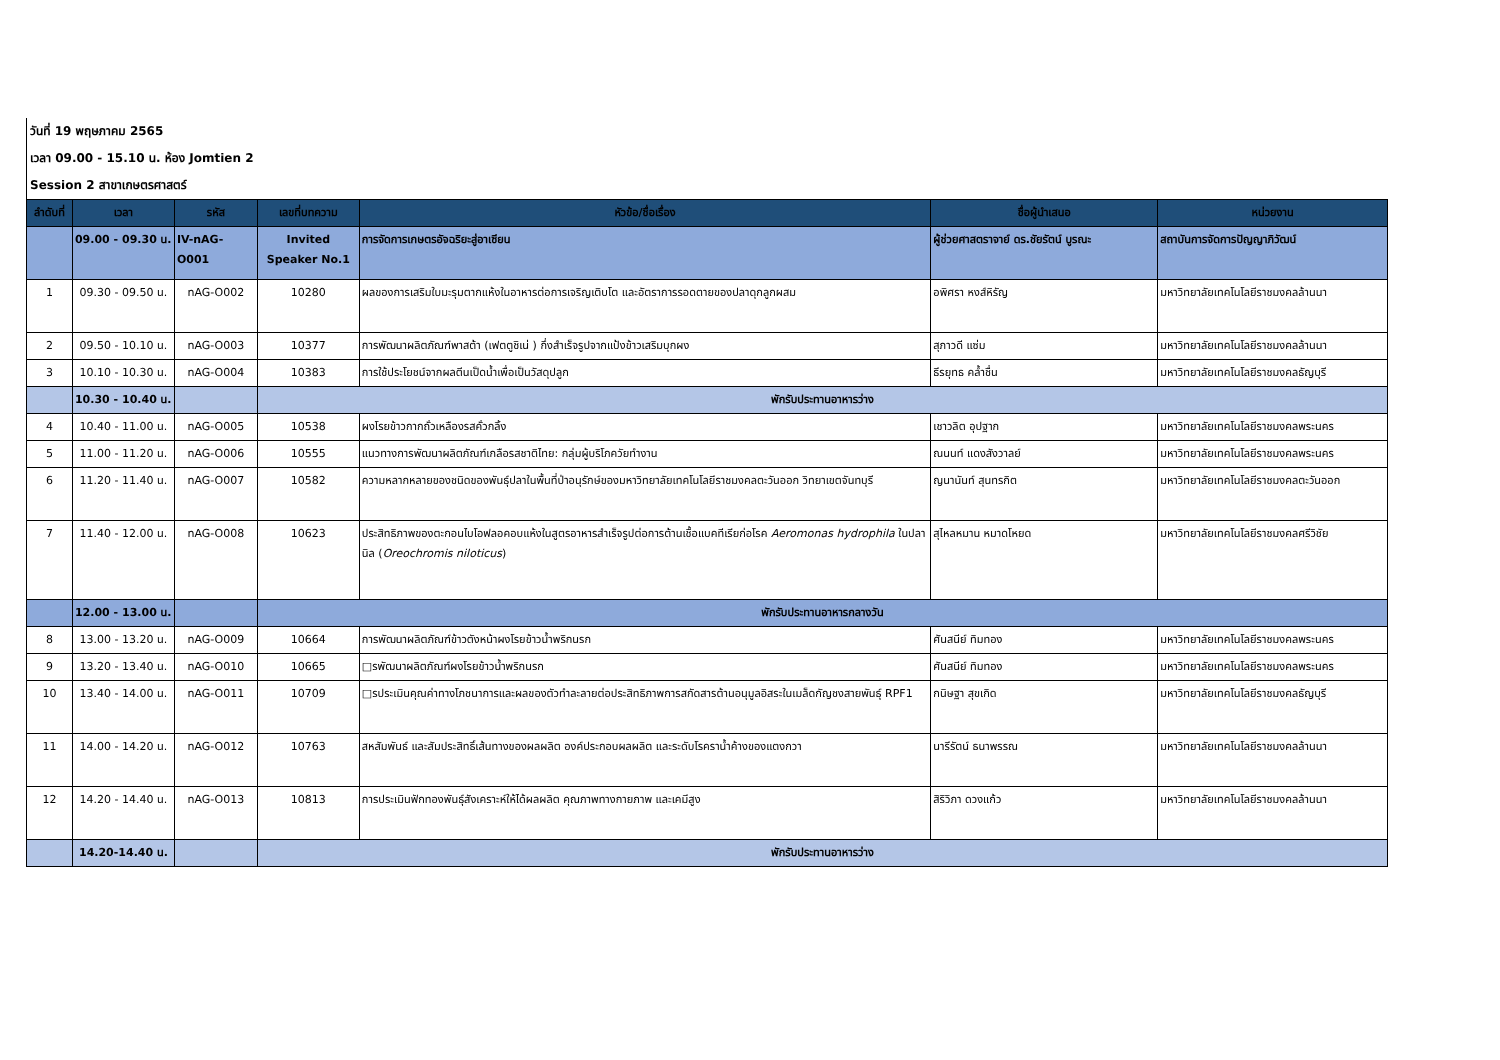วันที่ 19 พฤษภาคม 2565
เวลา 09.00 - 15.10 น. ห้อง Jomtien 2
Session 2 สาขาเกษตรศาสตร์
| ลำดับที่ | เวลา | รหัส | เลขที่บทความ | หัวข้อ/ชื่อเรื่อง | ชื่อผู้นำเสนอ | หน่วยงาน |
| --- | --- | --- | --- | --- | --- | --- |
| | 09.00 - 09.30 น. | IV-nAG-O001 | Invited Speaker No.1 | การจัดการเกษตรอัจฉริยะสู่อาเซียน | ผู้ช่วยศาสตราจาย์ ดร.ชัยรัตน์ บูรณะ | สถาบันการจัดการปัญญาภิวัฒน์ |
| 1 | 09.30 - 09.50 น. | nAG-O002 | 10280 | ผลของการเสริมใบมะรุมตากแห้งในอาหารต่อการเจริญเติบโต และอัตราการรอดตายของปลาดุกลูกผสม | อพิศรา หงส์หิรัญ | มหาวิทยาลัยเทคโนโลยีราชมงคลล้านนา |
| 2 | 09.50 - 10.10 น. | nAG-O003 | 10377 | การพัฒนาผลิตภัณฑ์พาสต้า (เฟตตูชิเน่ ) กึ่งสำเร็จรูปจากแป้งข้าวเสริมบุกผง | สุภาวดี แซ่ม | มหาวิทยาลัยเทคโนโลยีราชมงคลล้านนา |
| 3 | 10.10 - 10.30 น. | nAG-O004 | 10383 | การใช้ประโยชน์จากผลตีนเป็ดน้ำเพื่อเป็นวัสดุปลูก | ธีรยุทธ คล้ำชื่น | มหาวิทยาลัยเทคโนโลยีราชมงคลธัญบุรี |
| | 10.30 - 10.40 น. | | พักรับประทานอาหารว่าง | | | |
| 4 | 10.40 - 11.00 น. | nAG-O005 | 10538 | ผงโรยข้าวกากถั่วเหลืองรสคั่วกลิ้ง | เชาวลิต อุปฐาก | มหาวิทยาลัยเทคโนโลยีราชมงคลพระนคร |
| 5 | 11.00 - 11.20 น. | nAG-O006 | 10555 | แนวทางการพัฒนาผลิตภัณฑ์เกลือรสชาติไทย: กลุ่มผู้บริโภควัยทำงาน | ณนนท์ แดงสังวาลย์ | มหาวิทยาลัยเทคโนโลยีราชมงคลพระนคร |
| 6 | 11.20 - 11.40 น. | nAG-O007 | 10582 | ความหลากหลายของชนิดของพันธุ์ปลาในพื้นที่ป่าอนุรักษ์ของมหาวิทยาลัยเทคโนโลยีราชมงคลตะวันออก วิทยาเขตจันทบุรี | ญนานันท์ สุนทรกิต | มหาวิทยาลัยเทคโนโลยีราชมงคลตะวันออก |
| 7 | 11.40 - 12.00 น. | nAG-O008 | 10623 | ประสิทธิภาพของตะกอนไบโอฟลอคอบแห้งในสูตรอาหารสำเร็จรูปต่อการต้านเชื้อแบคทีเรียก่อโรค Aeromonas hydrophila ในปลานิล ( Oreochromis niloticus ) | สุไหลหมาน หมาดโหยด | มหาวิทยาลัยเทคโนโลยีราชมงคลศรีวิชัย |
| | 12.00 - 13.00 น. | | พักรับประทานอาหารกลางวัน | | | |
| 8 | 13.00 - 13.20 น. | nAG-O009 | 10664 | การพัฒนาผลิตภัณฑ์ข้าวตังหน้าผงโรยข้าวน้ำพริกนรก | ศันสนีย์ ทิมทอง | มหาวิทยาลัยเทคโนโลยีราชมงคลพระนคร |
| 9 | 13.20 - 13.40 น. | nAG-O010 | 10665 | □รพัฒนาผลิตภัณฑ์ผงโรยข้าวน้ำพริกนรก | ศันสนีย์ ทิมทอง | มหาวิทยาลัยเทคโนโลยีราชมงคลพระนคร |
| 10 | 13.40 - 14.00 น. | nAG-O011 | 10709 | □รประเมินคุณค่าทางโภชนาการและผลของตัวทำละลายต่อประสิทธิภาพการสกัดสารต้านอนุมูลอิสระในเมล็ดกัญชงสายพันธุ์ RPF1 | กนิษฐา สุขเกิด | มหาวิทยาลัยเทคโนโลยีราชมงคลธัญบุรี |
| 11 | 14.00 - 14.20 น. | nAG-O012 | 10763 | สหสัมพันธ์ และสัมประสิทธิ์เส้นทางของผลผลิต องค์ประกอบผลผลิต และระดับโรคราน้ำค้างของแตงกวา | นารีรัตน์ ธนาพรรณ | มหาวิทยาลัยเทคโนโลยีราชมงคลล้านนา |
| 12 | 14.20 - 14.40 น. | nAG-O013 | 10813 | การประเมินฟักทองพันธุ์สังเคราะห์ให้ได้ผลผลิต คุณภาพทางกายภาพ และเคมีสูง | สิริวิภา ดวงแก้ว | มหาวิทยาลัยเทคโนโลยีราชมงคลล้านนา |
| | 14.20-14.40 น. | | พักรับประทานอาหารว่าง | | | |